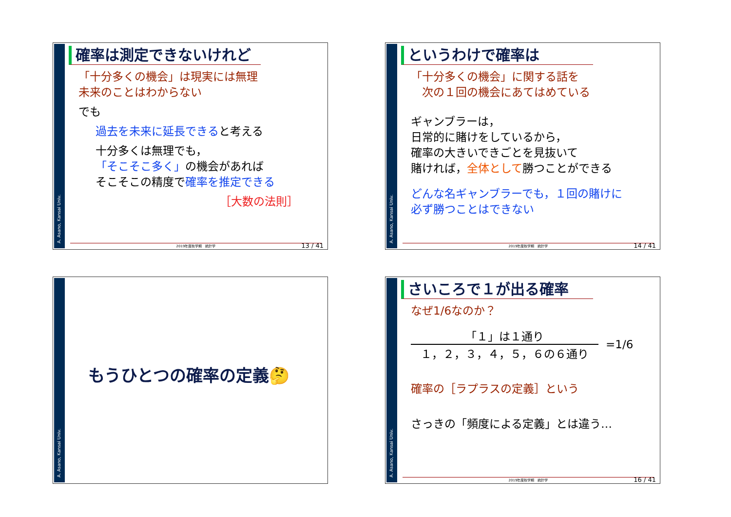A. Asano, Kansai Univ.
確率は測定できないけれど
「十分多くの機会」は現実には無理
未来のことはわからない
でも
過去を未来に延長できると考える
十分多くは無理でも，
「そこそこ多く」の機会があれば
そこそこの精度で確率を推定できる
［大数の法則］
2019年度秋学期　統計学 13 / 41
A. Asano, Kansai Univ.
というわけで確率は
「十分多くの機会」に関する話を
　次の１回の機会にあてはめている
ギャンブラーは，
日常的に賭けをしているから，
確率の大きいできごとを見抜いて
賭ければ，全体として勝つことができる
どんな名ギャンブラーでも，１回の賭けに
必ず勝つことはできない
2019年度秋学期　統計学 14 / 41
A. Asano, Kansai Univ.
もうひとつの確率の定義🤔
A. Asano, Kansai Univ.
さいころで１が出る確率
なぜ1/6なのか？
「１」は１通り
１，２，３，４，５，６の６通り
=1/6
確率の［ラプラスの定義］という
さっきの「頻度による定義」とは違う…
2019年度秋学期　統計学 16 / 41